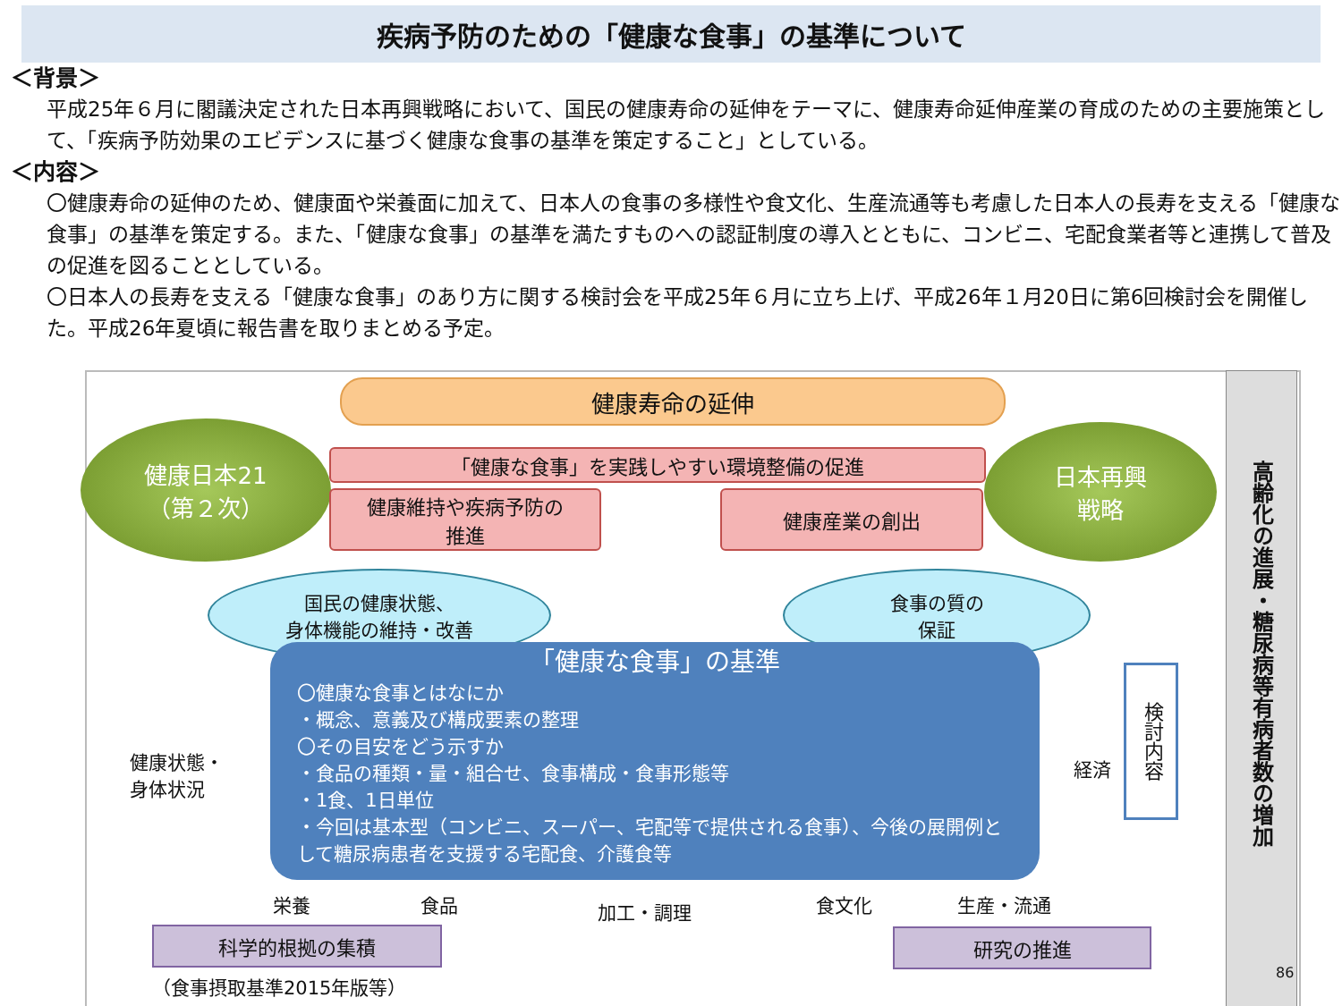疾病予防のための「健康な食事」の基準について
＜背景＞
平成25年６月に閣議決定された日本再興戦略において、国民の健康寿命の延伸をテーマに、健康寿命延伸産業の育成のための主要施策として、「疾病予防効果のエビデンスに基づく健康な食事の基準を策定すること」としている。
＜内容＞
〇健康寿命の延伸のため、健康面や栄養面に加えて、日本人の食事の多様性や食文化、生産流通等も考慮した日本人の長寿を支える「健康な食事」の基準を策定する。また、「健康な食事」の基準を満たすものへの認証制度の導入とともに、コンビニ、宅配食業者等と連携して普及の促進を図ることとしている。
〇日本人の長寿を支える「健康な食事」のあり方に関する検討会を平成25年６月に立ち上げ、平成26年１月20日に第6回検討会を開催した。平成26年夏頃に報告書を取りまとめる予定。
高齢化の進展・糖尿病等有病者数の増加
健康寿命の延伸
健康日本21
（第２次）
「健康な食事」を実践しやすい環境整備の促進
健康維持や疾病予防の
推進
健康産業の創出
日本再興
戦略
国民の健康状態、
身体機能の維持・改善
食事の質の
保証
「健康な食事」の基準
〇健康な食事とはなにか
・概念、意義及び構成要素の整理
〇その目安をどう示すか
・食品の種類・量・組合せ、食事構成・食事形態等
・1食、1日単位
・今回は基本型（コンビニ、スーパー、宅配等で提供される食事）、今後の展開例として糖尿病患者を支援する宅配食、介護食等
健康状態・
身体状況
経済
検討内容
栄養 食品 加工・調理 食文化 生産・流通
科学的根拠の集積 研究の推進
（食事摂取基準2015年版等）
86